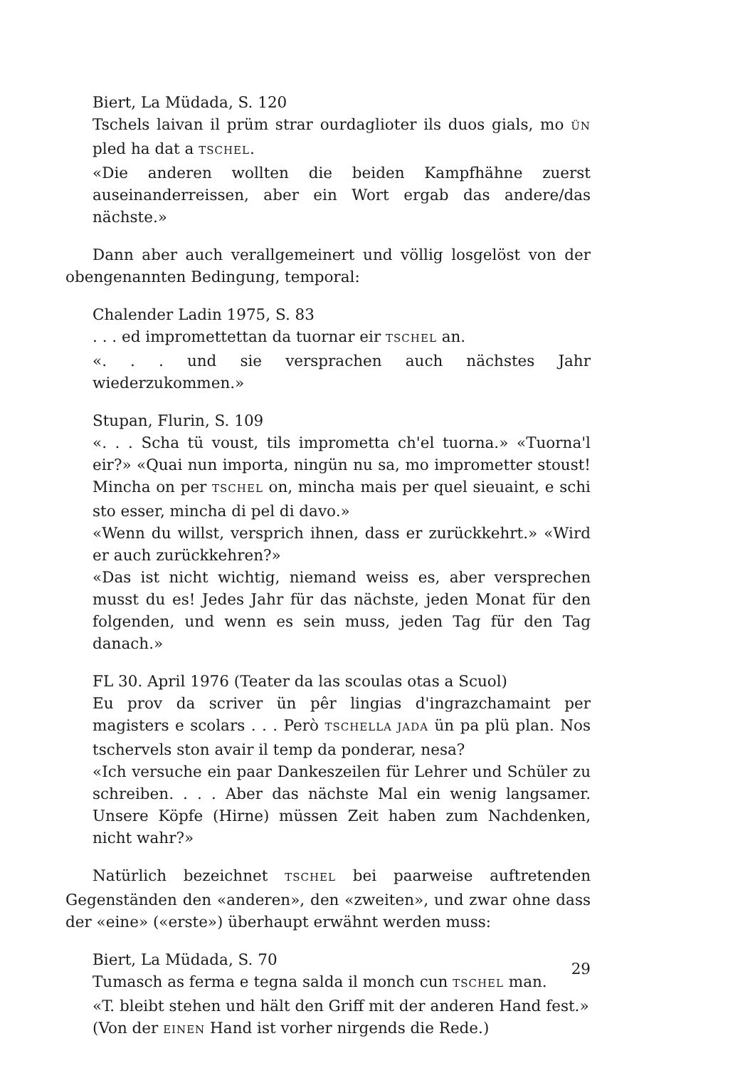Biert, La Müdada, S. 120
Tschels laivan il prüm strar ourdaglioter ils duos gials, mo ÜN pled ha dat a TSCHEL.
«Die anderen wollten die beiden Kampfhähne zuerst auseinanderreissen, aber ein Wort ergab das andere/das nächste.»
Dann aber auch verallgemeinert und völlig losgelöst von der obengenannten Bedingung, temporal:
Chalender Ladin 1975, S. 83
. . . ed impromettettan da tuornar eir TSCHEL an.
«. . . und sie versprachen auch nächstes Jahr wiederzukommen.»
Stupan, Flurin, S. 109
«. . . Scha tü voust, tils imprometta ch'el tuorna.» «Tuorna'l eir?» «Quai nun importa, ningün nu sa, mo imprometter stoust! Mincha on per TSCHEL on, mincha mais per quel sieuaint, e schi sto esser, mincha di pel di davo.»
«Wenn du willst, versprich ihnen, dass er zurückkehrt.» «Wird er auch zurückkehren?»
«Das ist nicht wichtig, niemand weiss es, aber versprechen musst du es! Jedes Jahr für das nächste, jeden Monat für den folgenden, und wenn es sein muss, jeden Tag für den Tag danach.»
FL 30. April 1976 (Teater da las scoulas otas a Scuol)
Eu prov da scriver ün pêr lingias d'ingrazchamaint per magisters e scolars . . . Però TSCHELLA JADA ün pa plü plan. Nos tschervels ston avair il temp da ponderar, nesa?
«Ich versuche ein paar Dankeszeilen für Lehrer und Schüler zu schreiben. . . . Aber das nächste Mal ein wenig langsamer. Unsere Köpfe (Hirne) müssen Zeit haben zum Nachdenken, nicht wahr?»
Natürlich bezeichnet TSCHEL bei paarweise auftretenden Gegenständen den «anderen», den «zweiten», und zwar ohne dass der «eine» («erste») überhaupt erwähnt werden muss:
Biert, La Müdada, S. 70
Tumasch as ferma e tegna salda il monch cun TSCHEL man.
«T. bleibt stehen und hält den Griff mit der anderen Hand fest.»
(Von der EINEN Hand ist vorher nirgends die Rede.)
29